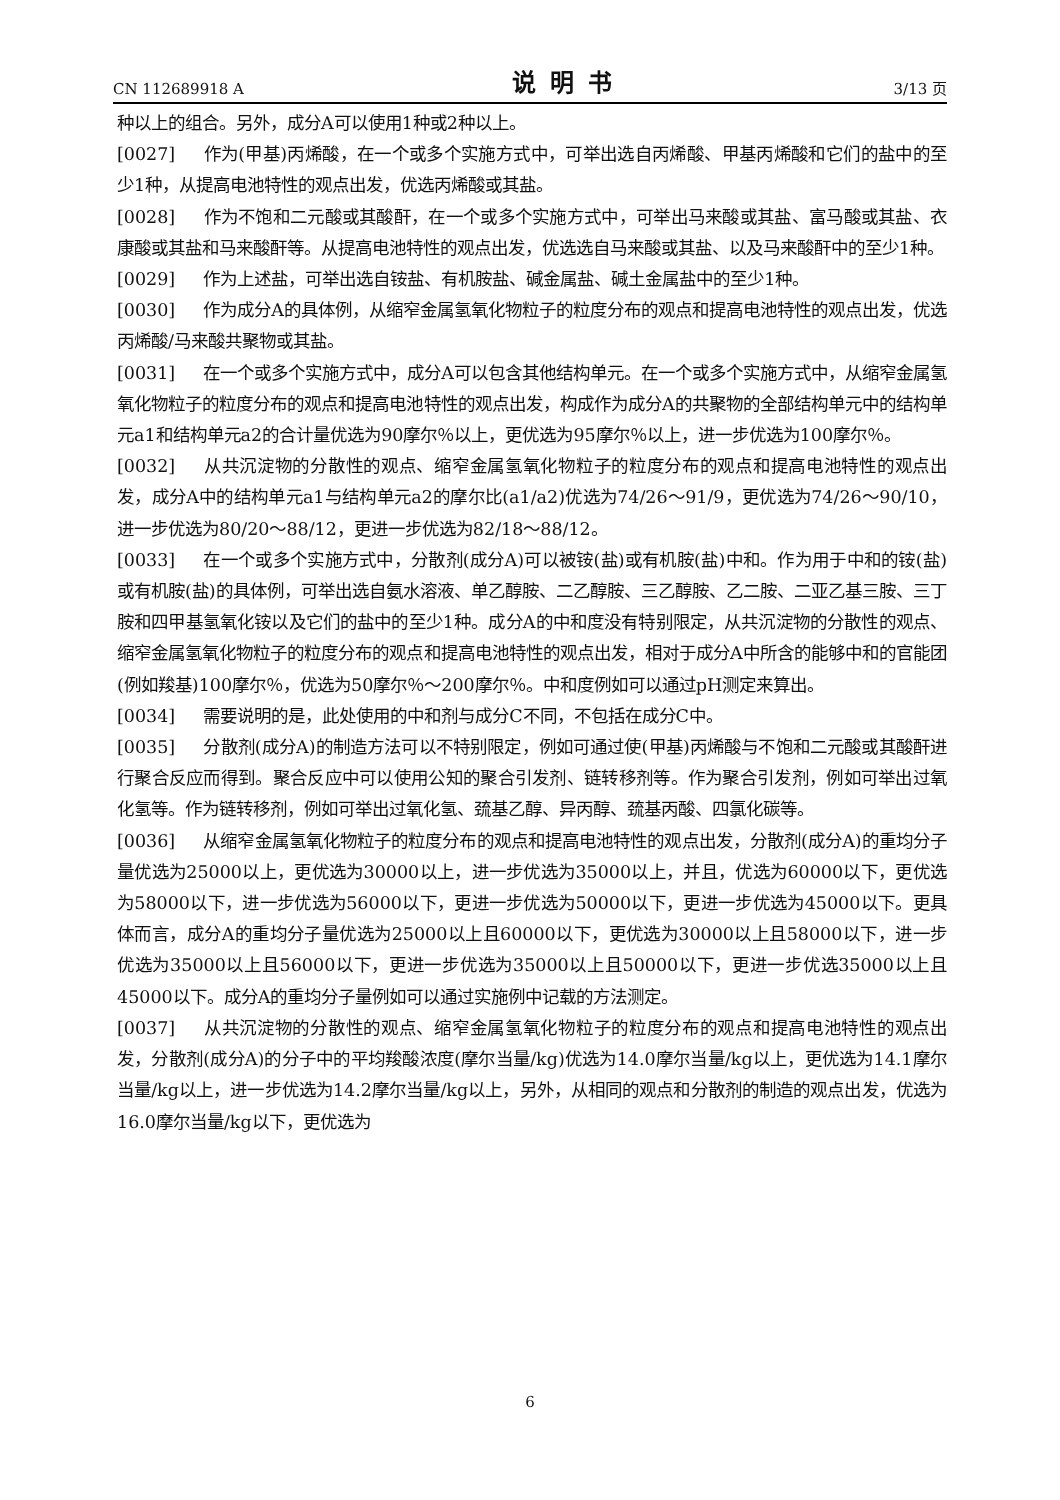CN 112689918 A 说明书 3/13 页
种以上的组合。另外，成分A可以使用1种或2种以上。
[0027] 作为(甲基)丙烯酸，在一个或多个实施方式中，可举出选自丙烯酸、甲基丙烯酸和它们的盐中的至少1种，从提高电池特性的观点出发，优选丙烯酸或其盐。
[0028] 作为不饱和二元酸或其酸酐，在一个或多个实施方式中，可举出马来酸或其盐、富马酸或其盐、衣康酸或其盐和马来酸酐等。从提高电池特性的观点出发，优选选自马来酸或其盐、以及马来酸酐中的至少1种。
[0029] 作为上述盐，可举出选自铵盐、有机胺盐、碱金属盐、碱土金属盐中的至少1种。
[0030] 作为成分A的具体例，从缩窄金属氢氧化物粒子的粒度分布的观点和提高电池特性的观点出发，优选丙烯酸/马来酸共聚物或其盐。
[0031] 在一个或多个实施方式中，成分A可以包含其他结构单元。在一个或多个实施方式中，从缩窄金属氢氧化物粒子的粒度分布的观点和提高电池特性的观点出发，构成作为成分A的共聚物的全部结构单元中的结构单元a1和结构单元a2的合计量优选为90摩尔％以上，更优选为95摩尔％以上，进一步优选为100摩尔％。
[0032] 从共沉淀物的分散性的观点、缩窄金属氢氧化物粒子的粒度分布的观点和提高电池特性的观点出发，成分A中的结构单元a1与结构单元a2的摩尔比(a1/a2)优选为74/26～91/9，更优选为74/26～90/10，进一步优选为80/20～88/12，更进一步优选为82/18～88/12。
[0033] 在一个或多个实施方式中，分散剂(成分A)可以被铵(盐)或有机胺(盐)中和。作为用于中和的铵(盐)或有机胺(盐)的具体例，可举出选自氨水溶液、单乙醇胺、二乙醇胺、三乙醇胺、乙二胺、二亚乙基三胺、三丁胺和四甲基氢氧化铵以及它们的盐中的至少1种。成分A的中和度没有特别限定，从共沉淀物的分散性的观点、缩窄金属氢氧化物粒子的粒度分布的观点和提高电池特性的观点出发，相对于成分A中所含的能够中和的官能团(例如羧基)100摩尔％，优选为50摩尔％～200摩尔％。中和度例如可以通过pH测定来算出。
[0034] 需要说明的是，此处使用的中和剂与成分C不同，不包括在成分C中。
[0035] 分散剂(成分A)的制造方法可以不特别限定，例如可通过使(甲基)丙烯酸与不饱和二元酸或其酸酐进行聚合反应而得到。聚合反应中可以使用公知的聚合引发剂、链转移剂等。作为聚合引发剂，例如可举出过氧化氢等。作为链转移剂，例如可举出过氧化氢、巯基乙醇、异丙醇、巯基丙酸、四氯化碳等。
[0036] 从缩窄金属氢氧化物粒子的粒度分布的观点和提高电池特性的观点出发，分散剂(成分A)的重均分子量优选为25000以上，更优选为30000以上，进一步优选为35000以上，并且，优选为60000以下，更优选为58000以下，进一步优选为56000以下，更进一步优选为50000以下，更进一步优选为45000以下。更具体而言，成分A的重均分子量优选为25000以上且60000以下，更优选为30000以上且58000以下，进一步优选为35000以上且56000以下，更进一步优选为35000以上且50000以下，更进一步优选35000以上且45000以下。成分A的重均分子量例如可以通过实施例中记载的方法测定。
[0037] 从共沉淀物的分散性的观点、缩窄金属氢氧化物粒子的粒度分布的观点和提高电池特性的观点出发，分散剂(成分A)的分子中的平均羧酸浓度(摩尔当量/kg)优选为14.0摩尔当量/kg以上，更优选为14.1摩尔当量/kg以上，进一步优选为14.2摩尔当量/kg以上，另外，从相同的观点和分散剂的制造的观点出发，优选为16.0摩尔当量/kg以下，更优选为
6